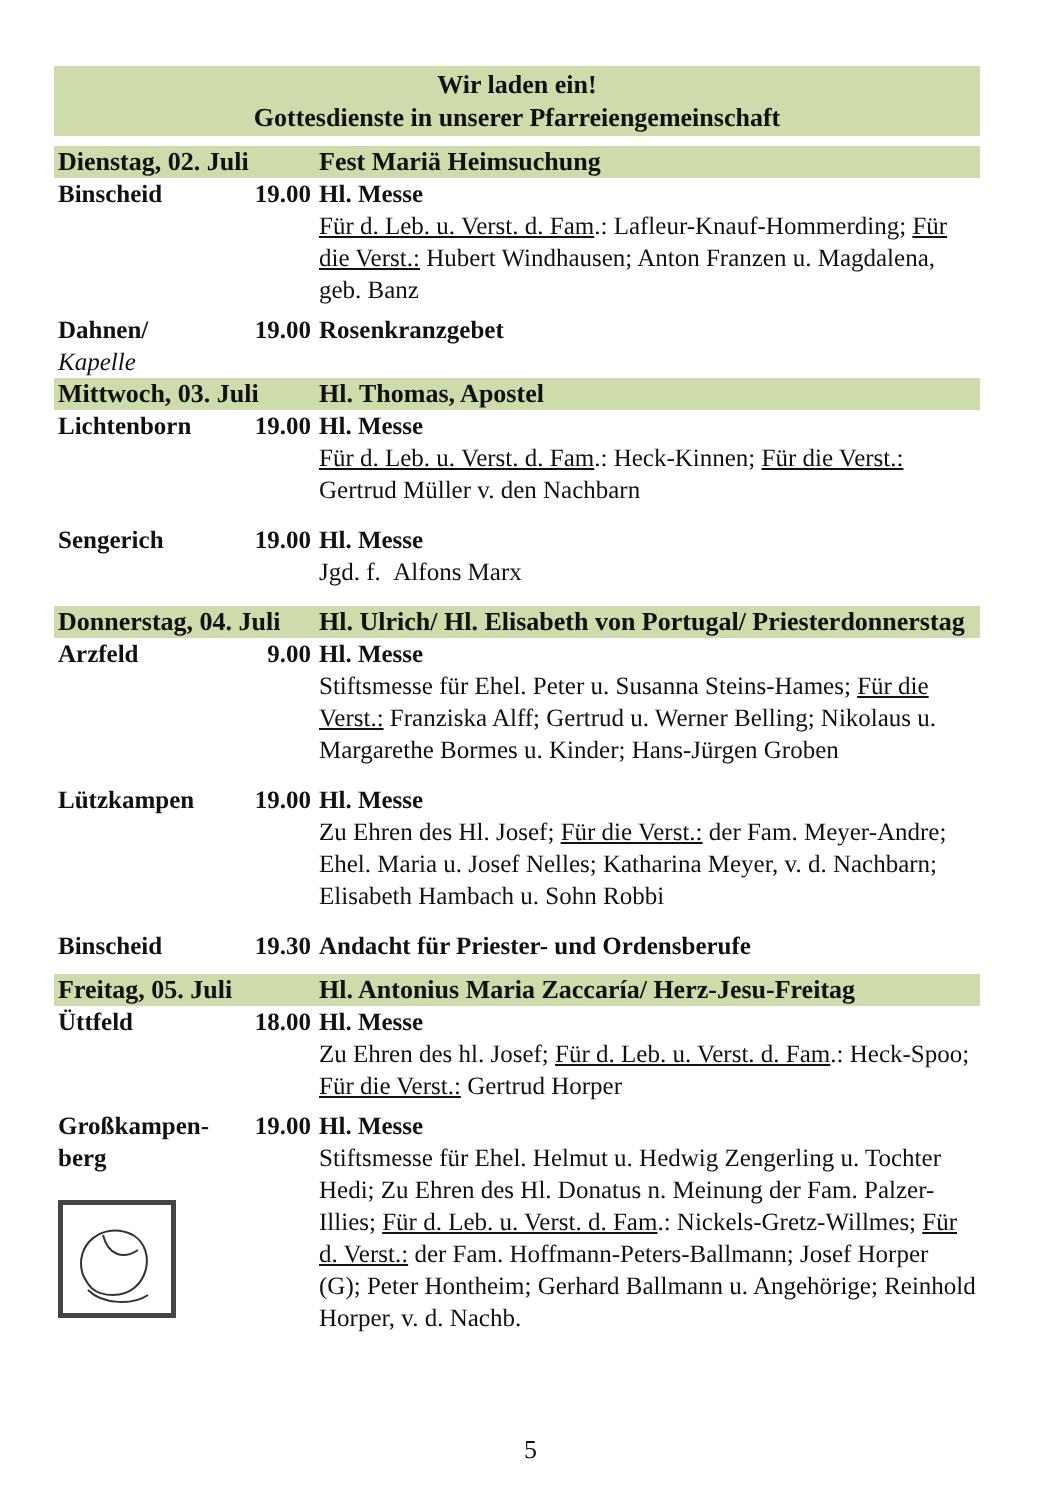Wir laden ein!
Gottesdienste in unserer Pfarreiengemeinschaft
| Dienstag, 02. Juli | | Fest Mariä Heimsuchung |
| Binscheid | 19.00 | Hl. Messe Für d. Leb. u. Verst. d. Fam .: Lafleur-Knauf-Hommerding; Für die Verst.: Hubert Windhausen; Anton Franzen u. Magdalena, geb. Banz |
| Dahnen/ Kapelle | 19.00 | Rosenkranzgebet |
| Mittwoch, 03. Juli | | Hl. Thomas, Apostel |
| Lichtenborn | 19.00 | Hl. Messe Für d. Leb. u. Verst. d. Fam .: Heck-Kinnen; Für die Verst.: Gertrud Müller v. den Nachbarn |
| Sengerich | 19.00 | Hl. Messe Jgd. f. Alfons Marx |
| Donnerstag, 04. Juli | | Hl. Ulrich/ Hl. Elisabeth von Portugal/ Priesterdonnerstag |
| Arzfeld | 9.00 | Hl. Messe Stiftsmesse für Ehel. Peter u. Susanna Steins-Hames; Für die Verst.: Franziska Alff; Gertrud u. Werner Belling; Nikolaus u. Margarethe Bormes u. Kinder; Hans-Jürgen Groben |
| Lützkampen | 19.00 | Hl. Messe Zu Ehren des Hl. Josef; Für die Verst.: der Fam. Meyer-Andre; Ehel. Maria u. Josef Nelles; Katharina Meyer, v. d. Nachbarn; Elisabeth Hambach u. Sohn Robbi |
| Binscheid | 19.30 | Andacht für Priester- und Ordensberufe |
| Freitag, 05. Juli | | Hl. Antonius Maria Zaccaría/ Herz-Jesu-Freitag |
| Üttfeld | 18.00 | Hl. Messe Zu Ehren des hl. Josef; Für d. Leb. u. Verst. d. Fam .: Heck-Spoo; Für die Verst.: Gertrud Horper |
| Großkampen- berg | 19.00 | Hl. Messe Stiftsmesse für Ehel. Helmut u. Hedwig Zengerling u. Tochter Hedi; Zu Ehren des Hl. Donatus n. Meinung der Fam. Palzer-Illies; Für d. Leb. u. Verst. d. Fam .: Nickels-Gretz-Willmes; Für d. Verst.: der Fam. Hoffmann-Peters-Ballmann; Josef Horper (G); Peter Hontheim; Gerhard Ballmann u. Angehörige; Reinhold Horper, v. d. Nachb. |
5